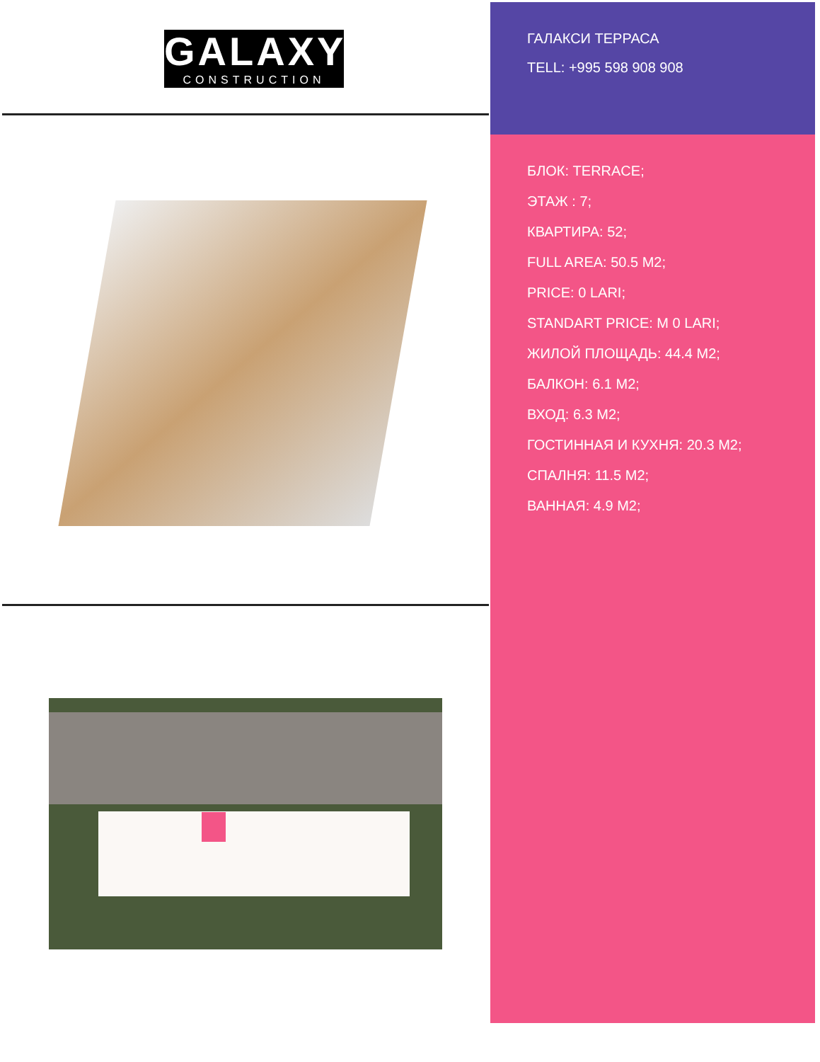GALAXY
CONSTRUCTION
ГАЛАКСИ ТЕРРАСА
TELL: +995 598 908 908
БЛОК: TERRACE;
ЭТАЖ : 7;
КВАРТИРА: 52;
FULL AREA: 50.5 M2;
PRICE: 0 LARI;
STANDART PRICE: M 0 LARI;
ЖИЛОЙ ПЛОЩАДЬ: 44.4 M2;
БАЛКОН: 6.1 M2;
ВХОД: 6.3 M2;
ГОСТИННАЯ И КУХНЯ: 20.3 M2;
СПАЛНЯ: 11.5 M2;
ВАННАЯ: 4.9 M2;